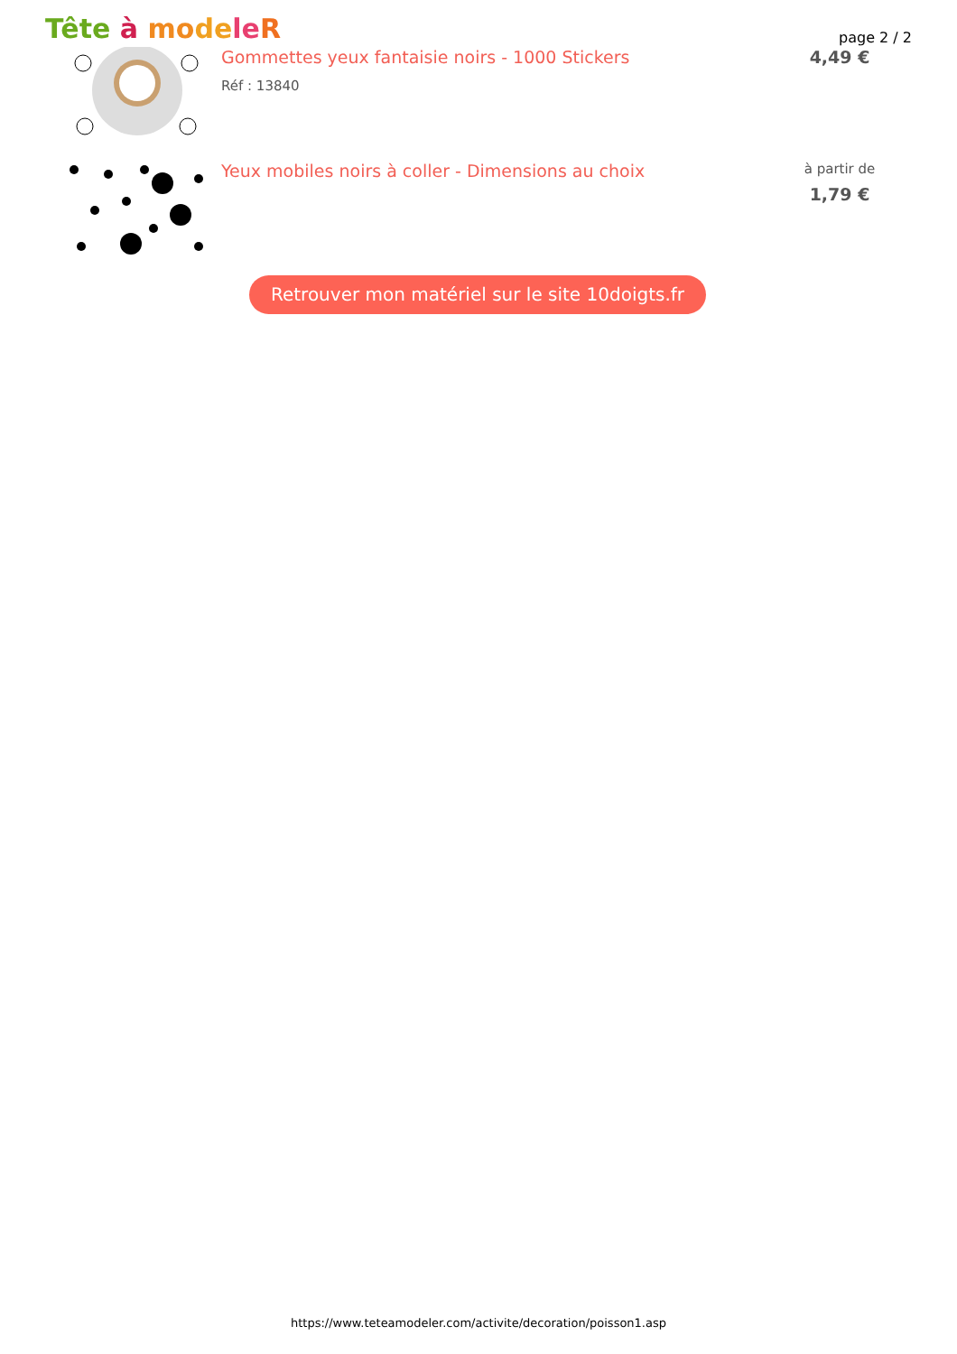Tête à mo de le R page 2 / 2
Gommettes yeux fantaisie noirs - 1000 Stickers
Réf : 13840
4,49 €
Yeux mobiles noirs à coller - Dimensions au choix
à partir de
1,79 €
Retrouver mon matériel sur le site 10doigts.fr
https://www.teteamodeler.com/activite/decoration/poisson1.asp